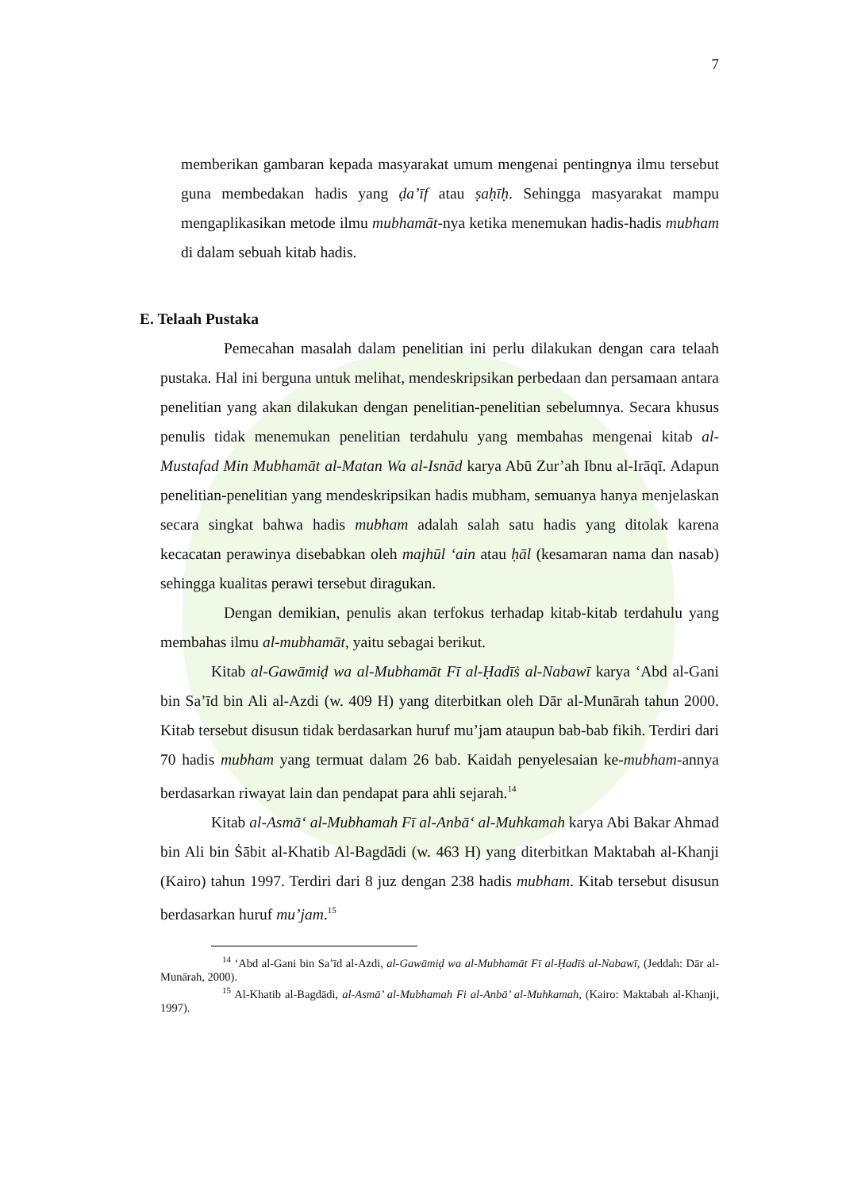7
memberikan gambaran kepada masyarakat umum mengenai pentingnya ilmu tersebut guna membedakan hadis yang ḍa’īf atau ṣaḥīḥ. Sehingga masyarakat mampu mengaplikasikan metode ilmu mubhamāt-nya ketika menemukan hadis-hadis mubham di dalam sebuah kitab hadis.
E. Telaah Pustaka
Pemecahan masalah dalam penelitian ini perlu dilakukan dengan cara telaah pustaka. Hal ini berguna untuk melihat, mendeskripsikan perbedaan dan persamaan antara penelitian yang akan dilakukan dengan penelitian-penelitian sebelumnya. Secara khusus penulis tidak menemukan penelitian terdahulu yang membahas mengenai kitab al-Mustafad Min Mubhamāt al-Matan Wa al-Isnād karya Abū Zur’ah Ibnu al-Irāqī. Adapun penelitian-penelitian yang mendeskripsikan hadis mubham, semuanya hanya menjelaskan secara singkat bahwa hadis mubham adalah salah satu hadis yang ditolak karena kecacatan perawinya disebabkan oleh majhūl ‘ain atau ḥāl (kesamaran nama dan nasab) sehingga kualitas perawi tersebut diragukan.
Dengan demikian, penulis akan terfokus terhadap kitab-kitab terdahulu yang membahas ilmu al-mubhamāt, yaitu sebagai berikut.
Kitab al-Gawāmiḍ wa al-Mubhamāt Fī al-Ḥadīṡ al-Nabawī karya ‘Abd al-Gani bin Sa’īd bin Ali al-Azdi (w. 409 H) yang diterbitkan oleh Dār al-Munārah tahun 2000. Kitab tersebut disusun tidak berdasarkan huruf mu’jam ataupun bab-bab fikih. Terdiri dari 70 hadis mubham yang termuat dalam 26 bab. Kaidah penyelesaian ke-mubham-annya berdasarkan riwayat lain dan pendapat para ahli sejarah.<sup>14</sup>
Kitab al-Asmā‘ al-Mubhamah Fī al-Anbā‘ al-Muhkamah karya Abi Bakar Ahmad bin Ali bin Ṡābit al-Khatib Al-Bagdādi (w. 463 H) yang diterbitkan Maktabah al-Khanji (Kairo) tahun 1997. Terdiri dari 8 juz dengan 238 hadis mubham. Kitab tersebut disusun berdasarkan huruf mu’jam.<sup>15</sup>
<sup>14</sup> ‘Abd al-Gani bin Sa’īd al-Azdi, al-Gawāmiḍ wa al-Mubhamāt Fī al-Ḥadīṡ al-Nabawī, (Jeddah: Dār al-Munārah, 2000).
<sup>15</sup> Al-Khatib al-Bagdādi, al-Asmā’ al-Mubhamah Fi al-Anbā’ al-Muhkamah, (Kairo: Maktabah al-Khanji, 1997).